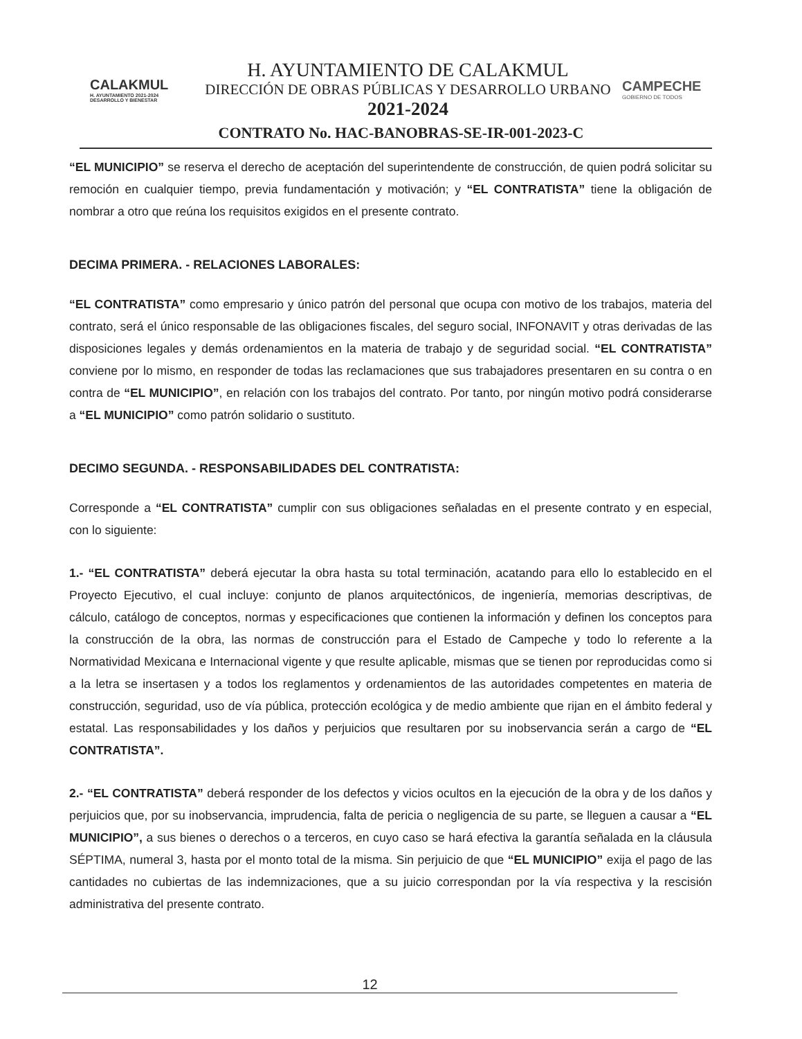CALAKMUL
H. AYUNTAMIENTO 2021-2024 DESARROLLO Y BIENESTAR
H. AYUNTAMIENTO DE CALAKMUL
DIRECCIÓN DE OBRAS PÚBLICAS Y DESARROLLO URBANO
2021-2024
CAMPECHE
GOBIERNO DE TODOS
CONTRATO No. HAC-BANOBRAS-SE-IR-001-2023-C
“EL MUNICIPIO” se reserva el derecho de aceptación del superintendente de construcción, de quien podrá solicitar su remoción en cualquier tiempo, previa fundamentación y motivación; y “EL CONTRATISTA” tiene la obligación de nombrar a otro que reúna los requisitos exigidos en el presente contrato.
DECIMA PRIMERA. - RELACIONES LABORALES:
“EL CONTRATISTA” como empresario y único patrón del personal que ocupa con motivo de los trabajos, materia del contrato, será el único responsable de las obligaciones fiscales, del seguro social, INFONAVIT y otras derivadas de las disposiciones legales y demás ordenamientos en la materia de trabajo y de seguridad social. “EL CONTRATISTA” conviene por lo mismo, en responder de todas las reclamaciones que sus trabajadores presentaren en su contra o en contra de “EL MUNICIPIO”, en relación con los trabajos del contrato. Por tanto, por ningún motivo podrá considerarse a “EL MUNICIPIO” como patrón solidario o sustituto.
DECIMO SEGUNDA. - RESPONSABILIDADES DEL CONTRATISTA:
Corresponde a “EL CONTRATISTA” cumplir con sus obligaciones señaladas en el presente contrato y en especial, con lo siguiente:
1.- “EL CONTRATISTA” deberá ejecutar la obra hasta su total terminación, acatando para ello lo establecido en el Proyecto Ejecutivo, el cual incluye: conjunto de planos arquitectónicos, de ingeniería, memorias descriptivas, de cálculo, catálogo de conceptos, normas y especificaciones que contienen la información y definen los conceptos para la construcción de la obra, las normas de construcción para el Estado de Campeche y todo lo referente a la Normatividad Mexicana e Internacional vigente y que resulte aplicable, mismas que se tienen por reproducidas como si a la letra se insertasen y a todos los reglamentos y ordenamientos de las autoridades competentes en materia de construcción, seguridad, uso de vía pública, protección ecológica y de medio ambiente que rijan en el ámbito federal y estatal. Las responsabilidades y los daños y perjuicios que resultaren por su inobservancia serán a cargo de “EL CONTRATISTA”.
2.- “EL CONTRATISTA” deberá responder de los defectos y vicios ocultos en la ejecución de la obra y de los daños y perjuicios que, por su inobservancia, imprudencia, falta de pericia o negligencia de su parte, se lleguen a causar a “EL MUNICIPIO”, a sus bienes o derechos o a terceros, en cuyo caso se hará efectiva la garantía señalada en la cláusula SÉPTIMA, numeral 3, hasta por el monto total de la misma. Sin perjuicio de que “EL MUNICIPIO” exija el pago de las cantidades no cubiertas de las indemnizaciones, que a su juicio correspondan por la vía respectiva y la rescisión administrativa del presente contrato.
12